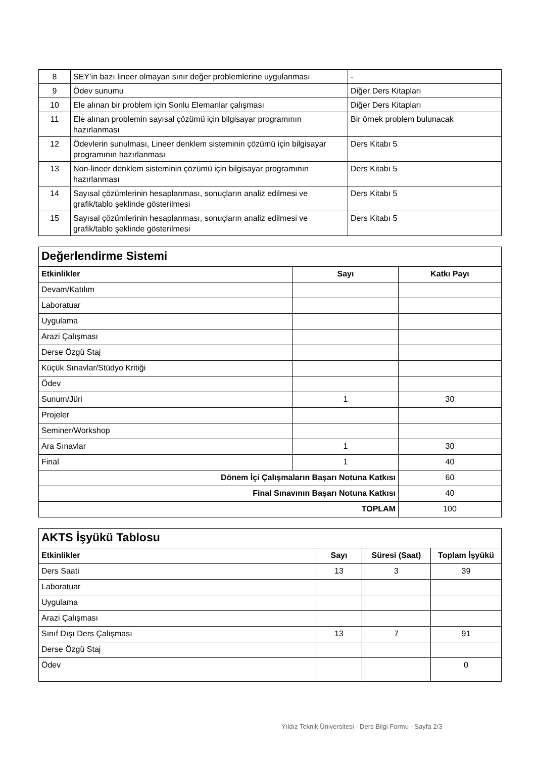| 8 | SEY’in bazı lineer olmayan sınır değer problemlerine uygulanması | - |
| 9 | Ödev sunumu | Diğer Ders Kitapları |
| 10 | Ele alınan bir problem için Sonlu Elemanlar çalışması | Diğer Ders Kitapları |
| 11 | Ele alınan problemin sayısal çözümü için bilgisayar programının hazırlanması | Bir örnek problem bulunacak |
| 12 | Ödevlerin sunulması, Lineer denklem sisteminin çözümü için bilgisayar programının hazırlanması | Ders Kitabı 5 |
| 13 | Non-lineer denklem sisteminin çözümü için bilgisayar programının hazırlanması | Ders Kitabı 5 |
| 14 | Sayısal çözümlerinin hesaplanması, sonuçların analiz edilmesi ve grafik/tablo şeklinde gösterilmesi | Ders Kitabı 5 |
| 15 | Sayısal çözümlerinin hesaplanması, sonuçların analiz edilmesi ve grafik/tablo şeklinde gösterilmesi | Ders Kitabı 5 |
| Değerlendirme Sistemi | | |
| --- | --- | --- |
| Etkinlikler | Sayı | Katkı Payı |
| Devam/Katılım | | |
| Laboratuar | | |
| Uygulama | | |
| Arazi Çalışması | | |
| Derse Özgü Staj | | |
| Küçük Sınavlar/Stüdyo Kritiği | | |
| Ödev | | |
| Sunum/Jüri | 1 | 30 |
| Projeler | | |
| Seminer/Workshop | | |
| Ara Sınavlar | 1 | 30 |
| Final | 1 | 40 |
| Dönem İçi Çalışmaların Başarı Notuna Katkısı | | 60 |
| Final Sınavının Başarı Notuna Katkısı | | 40 |
| TOPLAM | | 100 |
| AKTS İşyükü Tablosu | | | |
| --- | --- | --- | --- |
| Etkinlikler | Sayı | Süresi (Saat) | Toplam İşyükü |
| Ders Saati | 13 | 3 | 39 |
| Laboratuar | | | |
| Uygulama | | | |
| Arazi Çalışması | | | |
| Sınıf Dışı Ders Çalışması | 13 | 7 | 91 |
| Derse Özgü Staj | | | |
| Ödev | | | 0 |
Yıldız Teknik Üniversitesi - Ders Bilgi Formu - Sayfa 2/3